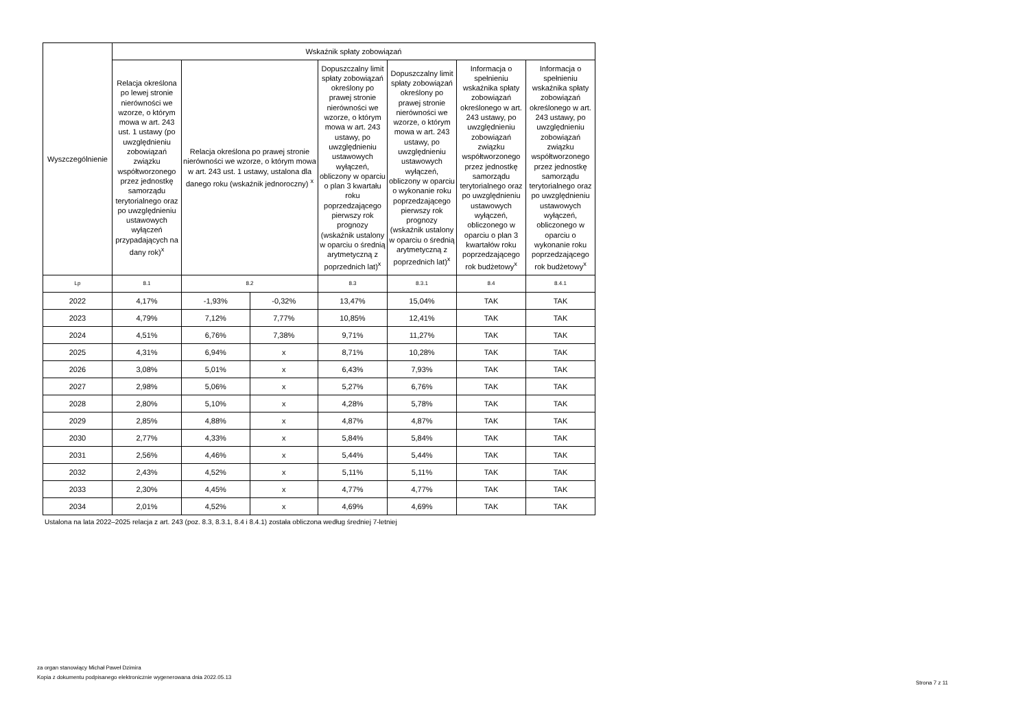| Wyszczególnienie | Wskaźnik spłaty zobowiązań | | | | | | |
| --- | --- | --- | --- | --- | --- | --- | --- |
| | Relacja określona po lewej stronie nierówności we wzorze, o którym mowa w art. 243 ust. 1 ustawy (po uwzględnieniu zobowiązań związku współtworzonego przez jednostkę samorządu terytorialnego oraz po uwzględnieniu ustawowych wyłączeń przypadających na dany rok)<sup>x</sup> | Relacja określona po prawej stronie nierówności we wzorze, o którym mowa w art. 243 ust. 1 ustawy, ustalona dla danego roku (wskaźnik jednoroczny) <sup>x</sup> | | Dopuszczalny limit spłaty zobowiązań określony po prawej stronie nierówności we wzorze, o którym mowa w art. 243 ustawy, po uwzględnieniu ustawowych wyłączeń, obliczony w oparciu o plan 3 kwartału roku poprzedzającego pierwszy rok prognozy (wskaźnik ustalony w oparciu o średnią arytmetyczną z poprzednich lat)<sup>x</sup> | Dopuszczalny limit spłaty zobowiązań określony po prawej stronie nierówności we wzorze, o którym mowa w art. 243 ustawy, po uwzględnieniu ustawowych wyłączeń, obliczony w oparciu o wykonanie roku poprzedzającego pierwszy rok prognozy (wskaźnik ustalony w oparciu o średnią arytmetyczną z poprzednich lat)<sup>x</sup> | Informacja o spełnieniu wskaźnika spłaty zobowiązań określonego w art. 243 ustawy, po uwzględnieniu zobowiązań związku współtworzonego przez jednostkę samorządu terytorialnego oraz po uwzględnieniu ustawowych wyłączeń, obliczonego w oparciu o plan 3 kwartałów roku poprzedzającego rok budżetowy<sup>x</sup> | Informacja o spełnieniu wskaźnika spłaty zobowiązań określonego w art. 243 ustawy, po uwzględnieniu zobowiązań związku współtworzonego przez jednostkę samorządu terytorialnego oraz po uwzględnieniu ustawowych wyłączeń, obliczonego w oparciu o wykonanie roku poprzedzającego rok budżetowy<sup>x</sup> |
| Lp | 8.1 | 8.2 | | 8.3 | 8.3.1 | 8.4 | 8.4.1 |
| 2022 | 4,17% | -1,93% | -0,32% | 13,47% | 15,04% | TAK | TAK |
| 2023 | 4,79% | 7,12% | 7,77% | 10,85% | 12,41% | TAK | TAK |
| 2024 | 4,51% | 6,76% | 7,38% | 9,71% | 11,27% | TAK | TAK |
| 2025 | 4,31% | 6,94% | x | 8,71% | 10,28% | TAK | TAK |
| 2026 | 3,08% | 5,01% | x | 6,43% | 7,93% | TAK | TAK |
| 2027 | 2,98% | 5,06% | x | 5,27% | 6,76% | TAK | TAK |
| 2028 | 2,80% | 5,10% | x | 4,28% | 5,78% | TAK | TAK |
| 2029 | 2,85% | 4,88% | x | 4,87% | 4,87% | TAK | TAK |
| 2030 | 2,77% | 4,33% | x | 5,84% | 5,84% | TAK | TAK |
| 2031 | 2,56% | 4,46% | x | 5,44% | 5,44% | TAK | TAK |
| 2032 | 2,43% | 4,52% | x | 5,11% | 5,11% | TAK | TAK |
| 2033 | 2,30% | 4,45% | x | 4,77% | 4,77% | TAK | TAK |
| 2034 | 2,01% | 4,52% | x | 4,69% | 4,69% | TAK | TAK |
Ustalona na lata 2022–2025 relacja z art. 243 (poz. 8.3, 8.3.1, 8.4 i 8.4.1) została obliczona według średniej 7-letniej
za organ stanowiący Michał Paweł Dzimira
Kopia z dokumentu podpisanego elektronicznie wygenerowana dnia 2022.05.13
Strona 7 z 11